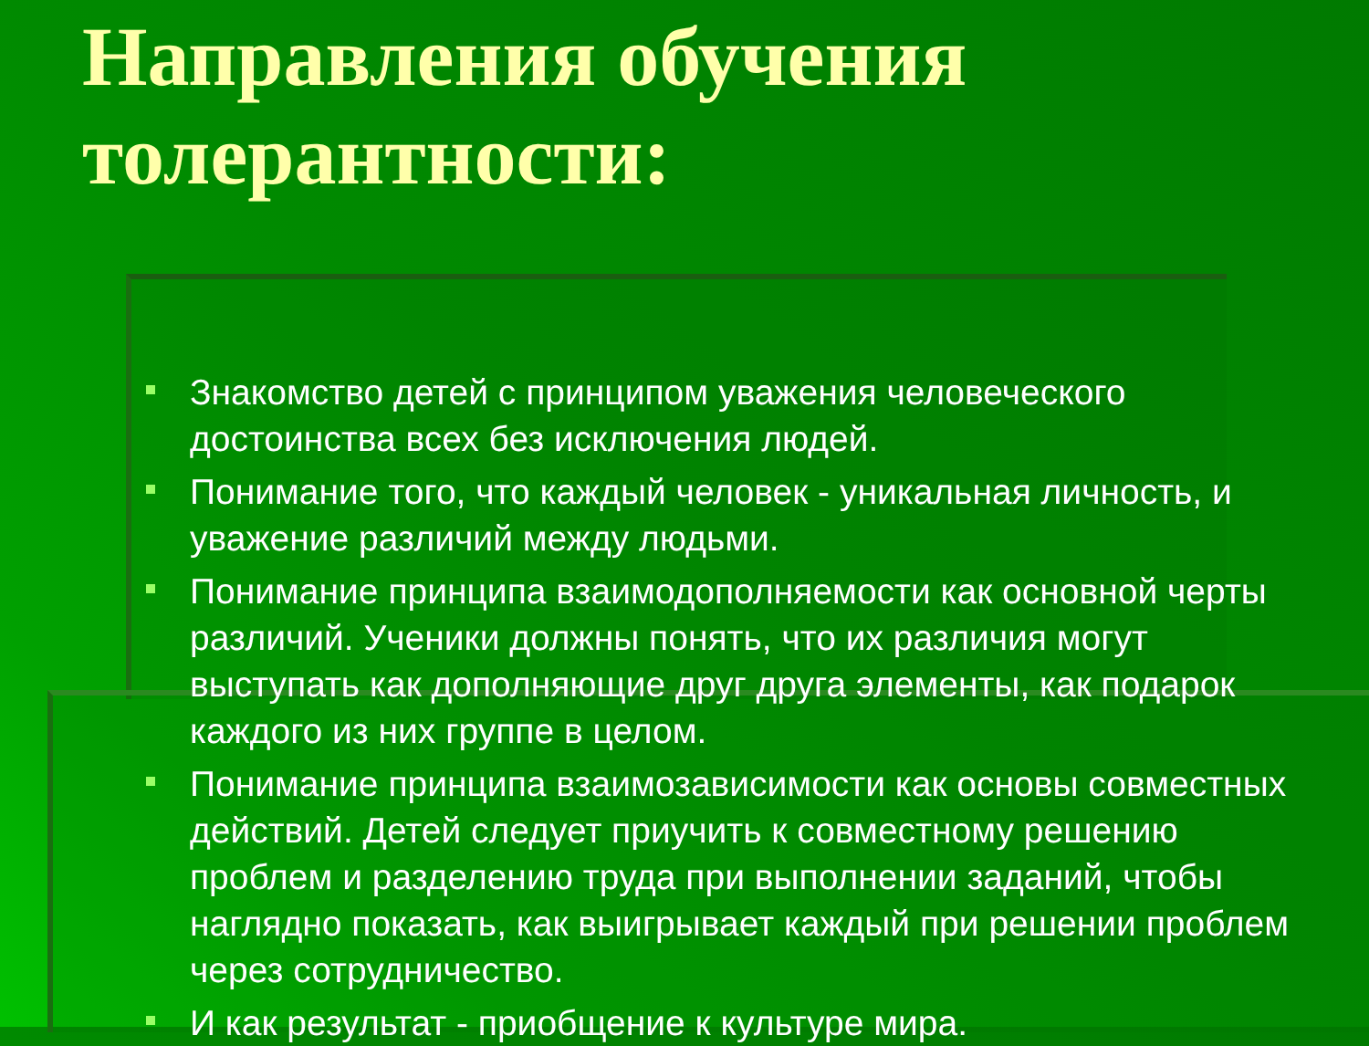Направления обучения толерантности:
Знакомство детей с принципом уважения человеческого достоинства всех без исключения людей.
Понимание того, что каждый человек - уникальная личность, и уважение различий между людьми.
Понимание принципа взаимодополняемости как основной черты различий. Ученики должны понять, что их различия могут выступать как дополняющие друг друга элементы, как подарок каждого из них группе в целом.
Понимание принципа взаимозависимости как основы совместных действий. Детей следует приучить к совместному решению проблем и разделению труда при выполнении заданий, чтобы наглядно показать, как выигрывает каждый при решении проблем через сотрудничество.
И как результат - приобщение к культуре мира.